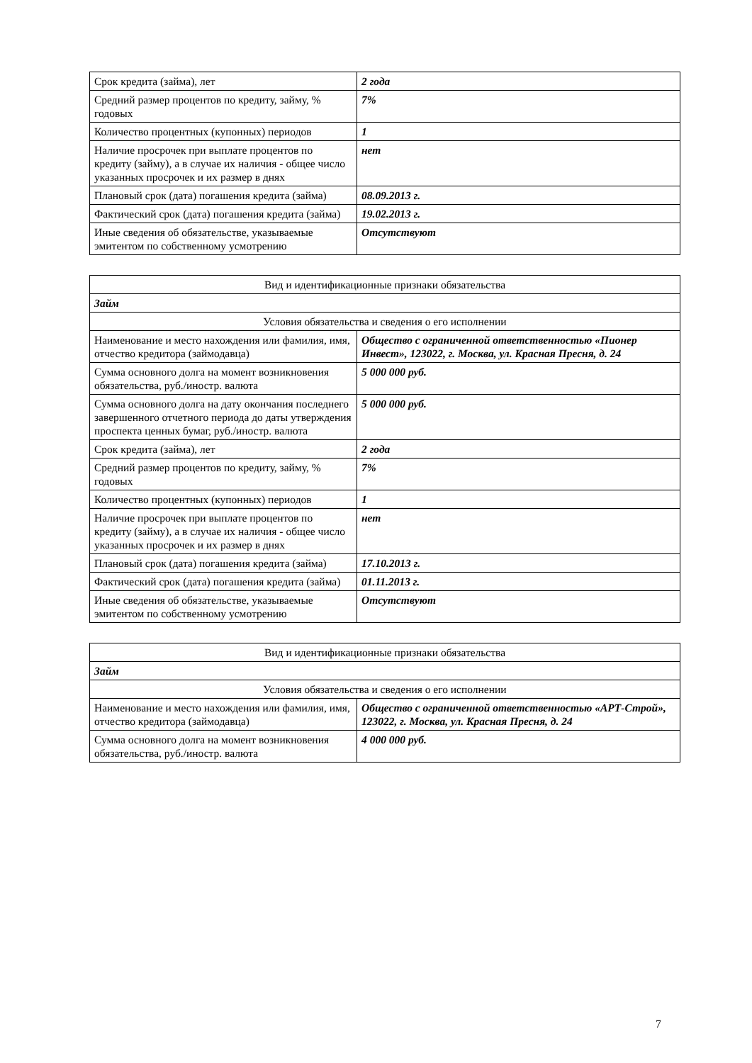| Срок кредита (займа), лет | 2 года |
| Средний размер процентов по кредиту, займу, % годовых | 7% |
| Количество процентных (купонных) периодов | 1 |
| Наличие просрочек при выплате процентов по кредиту (займу), а в случае их наличия - общее число указанных просрочек и их размер в днях | нет |
| Плановый срок (дата) погашения кредита (займа) | 08.09.2013 г. |
| Фактический срок (дата) погашения кредита (займа) | 19.02.2013 г. |
| Иные сведения об обязательстве, указываемые эмитентом по собственному усмотрению | Отсутствуют |
| Вид и идентификационные признаки обязательства | |
| Займ | |
| Условия обязательства и сведения о его исполнении | |
| Наименование и место нахождения или фамилия, имя, отчество кредитора (займодавца) | Общество с ограниченной ответственностью «Пионер Инвест», 123022, г. Москва, ул. Красная Пресня, д. 24 |
| Сумма основного долга на момент возникновения обязательства, руб./иностр. валюта | 5 000 000 руб. |
| Сумма основного долга на дату окончания последнего завершенного отчетного периода до даты утверждения проспекта ценных бумаг, руб./иностр. валюта | 5 000 000 руб. |
| Срок кредита (займа), лет | 2 года |
| Средний размер процентов по кредиту, займу, % годовых | 7% |
| Количество процентных (купонных) периодов | 1 |
| Наличие просрочек при выплате процентов по кредиту (займу), а в случае их наличия - общее число указанных просрочек и их размер в днях | нет |
| Плановый срок (дата) погашения кредита (займа) | 17.10.2013 г. |
| Фактический срок (дата) погашения кредита (займа) | 01.11.2013 г. |
| Иные сведения об обязательстве, указываемые эмитентом по собственному усмотрению | Отсутствуют |
| Вид и идентификационные признаки обязательства | |
| Займ | |
| Условия обязательства и сведения о его исполнении | |
| Наименование и место нахождения или фамилия, имя, отчество кредитора (займодавца) | Общество с ограниченной ответственностью «АРТ-Строй», 123022, г. Москва, ул. Красная Пресня, д. 24 |
| Сумма основного долга на момент возникновения обязательства, руб./иностр. валюта | 4 000 000 руб. |
7